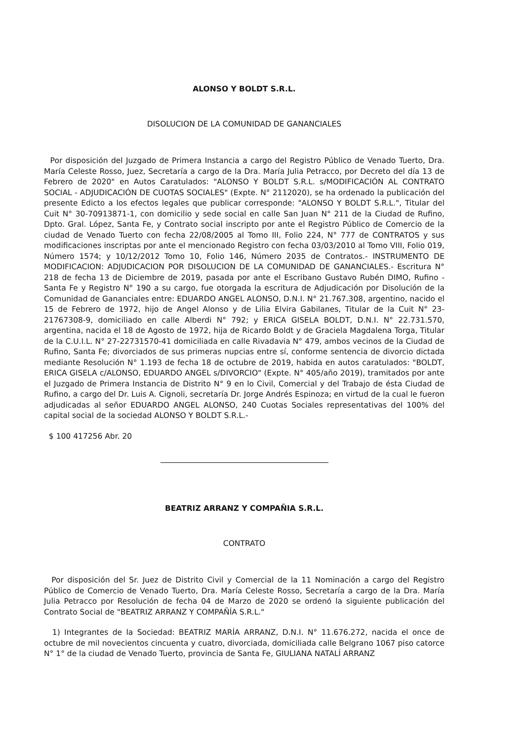ALONSO Y BOLDT S.R.L.
DISOLUCION DE LA COMUNIDAD DE GANANCIALES
Por disposición del Juzgado de Primera Instancia a cargo del Registro Público de Venado Tuerto, Dra. María Celeste Rosso, Juez, Secretaría a cargo de la Dra. María Julia Petracco, por Decreto del día 13 de Febrero de 2020" en Autos Caratulados: "ALONSO Y BOLDT S.R.L. s/MODIFICACIÓN AL CONTRATO SOCIAL - ADJUDICACIÓN DE CUOTAS SOCIALES" (Expte. N° 2112020), se ha ordenado la publicación del presente Edicto a los efectos legales que publicar corresponde: "ALONSO Y BOLDT S.R.L.", Titular del Cuit N° 30-70913871-1, con domicilio y sede social en calle San Juan N° 211 de la Ciudad de Rufino, Dpto. Gral. López, Santa Fe, y Contrato social inscripto por ante el Registro Público de Comercio de la ciudad de Venado Tuerto con fecha 22/08/2005 al Tomo III, Folio 224, N° 777 de CONTRATOS y sus modificaciones inscriptas por ante el mencionado Registro con fecha 03/03/2010 al Tomo VIII, Folio 019, Número 1574; y 10/12/2012 Tomo 10, Folio 146, Número 2035 de Contratos.- INSTRUMENTO DE MODIFICACION: ADJUDICACION POR DISOLUCION DE LA COMUNIDAD DE GANANCIALES.- Escritura N° 218 de fecha 13 de Diciembre de 2019, pasada por ante el Escribano Gustavo Rubén DIMO, Rufino - Santa Fe y Registro N° 190 a su cargo, fue otorgada la escritura de Adjudicación por Disolución de la Comunidad de Gananciales entre: EDUARDO ANGEL ALONSO, D.N.I. N° 21.767.308, argentino, nacido el 15 de Febrero de 1972, hijo de Angel Alonso y de Lilia Elvira Gabilanes, Titular de la Cuit N° 23-21767308-9, domiciliado en calle Alberdi N° 792; y ERICA GISELA BOLDT, D.N.I. N° 22.731.570, argentina, nacida el 18 de Agosto de 1972, hija de Ricardo Boldt y de Graciela Magdalena Torga, Titular de la C.U.I.L. N° 27-22731570-41 domiciliada en calle Rivadavia N° 479, ambos vecinos de la Ciudad de Rufino, Santa Fe; divorciados de sus primeras nupcias entre sí, conforme sentencia de divorcio dictada mediante Resolución N° 1.193 de fecha 18 de octubre de 2019, habida en autos caratulados: "BOLDT, ERICA GISELA c/ALONSO, EDUARDO ANGEL s/DIVORCIO" (Expte. N° 405/año 2019), tramitados por ante el Juzgado de Primera Instancia de Distrito N° 9 en lo Civil, Comercial y del Trabajo de ésta Ciudad de Rufino, a cargo del Dr. Luis A. Cignoli, secretaría Dr. Jorge Andrés Espinoza; en virtud de la cual le fueron adjudicadas al señor EDUARDO ANGEL ALONSO, 240 Cuotas Sociales representativas del 100% del capital social de la sociedad ALONSO Y BOLDT S.R.L.-
$ 100 417256 Abr. 20
BEATRIZ ARRANZ Y COMPAÑIA S.R.L.
CONTRATO
Por disposición del Sr. Juez de Distrito Civil y Comercial de la 11 Nominación a cargo del Registro Público de Comercio de Venado Tuerto, Dra. María Celeste Rosso, Secretaría a cargo de la Dra. María Julia Petracco por Resolución de fecha 04 de Marzo de 2020 se ordenó la siguiente publicación del Contrato Social de "BEATRIZ ARRANZ Y COMPAÑÍA S.R.L."
1) Integrantes de la Sociedad: BEATRIZ MARÍA ARRANZ, D.N.I. N° 11.676.272, nacida el once de octubre de mil novecientos cincuenta y cuatro, divorciada, domiciliada calle Belgrano 1067 piso catorce N° 1° de la ciudad de Venado Tuerto, provincia de Santa Fe, GIULIANA NATALÍ ARRANZ